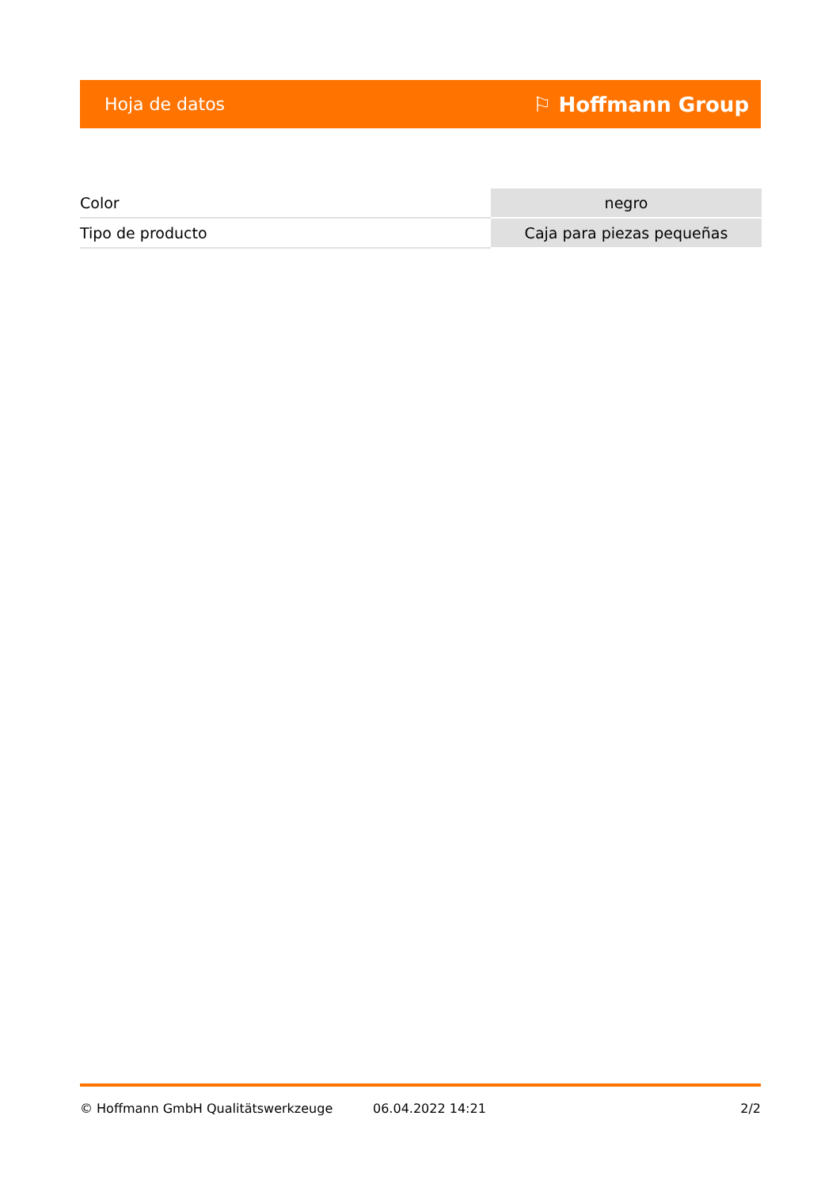Hoja de datos ⚐ Hoffmann Group
| Color | negro |
| Tipo de producto | Caja para piezas pequeñas |
© Hoffmann GmbH Qualitätswerkzeuge 06.04.2022 14:21 2/2